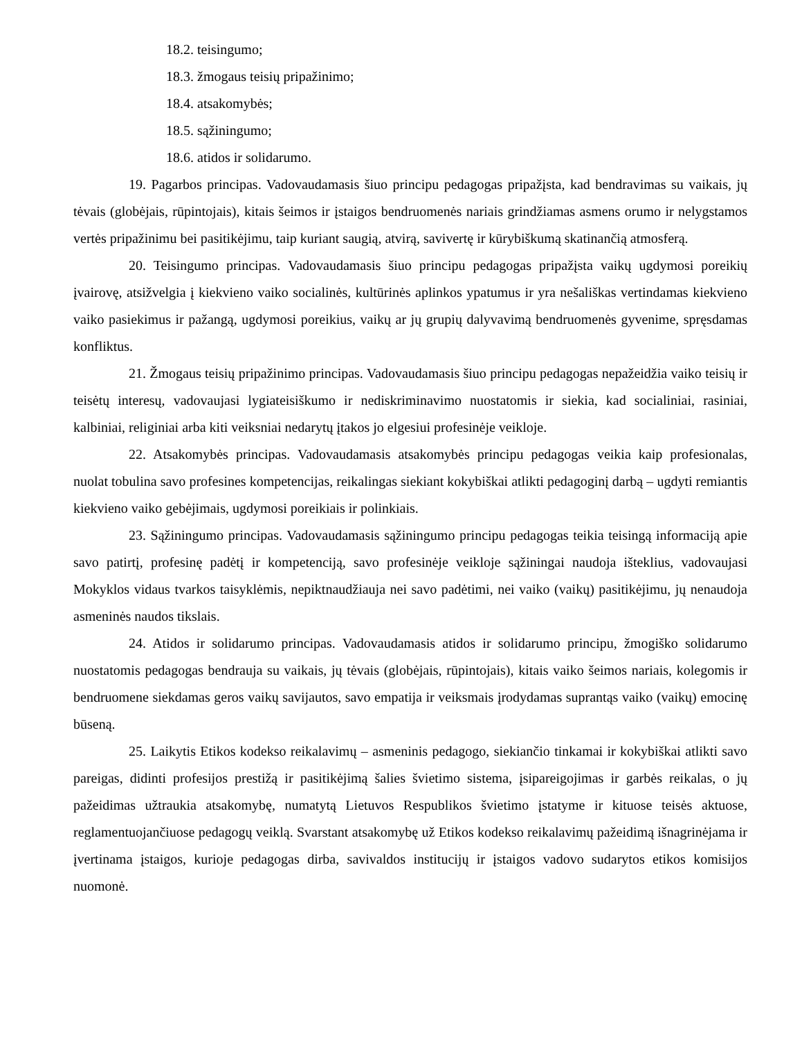18.2. teisingumo;
18.3. žmogaus teisių pripažinimo;
18.4. atsakomybės;
18.5. sąžiningumo;
18.6. atidos ir solidarumo.
19. Pagarbos principas. Vadovaudamasis šiuo principu pedagogas pripažįsta, kad bendravimas su vaikais, jų tėvais (globėjais, rūpintojais), kitais šeimos ir įstaigos bendruomenės nariais grindžiamas asmens orumo ir nelygstamos vertės pripažinimu bei pasitikėjimu, taip kuriant saugią, atvirą, savivertę ir kūrybiškumą skatinančią atmosferą.
20. Teisingumo principas. Vadovaudamasis šiuo principu pedagogas pripažįsta vaikų ugdymosi poreikių įvairovę, atsižvelgia į kiekvieno vaiko socialinės, kultūrinės aplinkos ypatumus ir yra nešališkas vertindamas kiekvieno vaiko pasiekimus ir pažangą, ugdymosi poreikius, vaikų ar jų grupių dalyvavimą bendruomenės gyvenime, spręsdamas konfliktus.
21. Žmogaus teisių pripažinimo principas. Vadovaudamasis šiuo principu pedagogas nepažeidžia vaiko teisių ir teisėtų interesų, vadovaujasi lygiateisiškumo ir nediskriminavimo nuostatomis ir siekia, kad socialiniai, rasiniai, kalbiniai, religiniai arba kiti veiksniai nedarytų įtakos jo elgesiui profesinėje veikloje.
22. Atsakomybės principas. Vadovaudamasis atsakomybės principu pedagogas veikia kaip profesionalas, nuolat tobulina savo profesines kompetencijas, reikalingas siekiant kokybiškai atlikti pedagoginį darbą – ugdyti remiantis kiekvieno vaiko gebėjimais, ugdymosi poreikiais ir polinkiais.
23. Sąžiningumo principas. Vadovaudamasis sąžiningumo principu pedagogas teikia teisingą informaciją apie savo patirtį, profesinę padėtį ir kompetenciją, savo profesinėje veikloje sąžiningai naudoja išteklius, vadovaujasi Mokyklos vidaus tvarkos taisyklėmis, nepiktnaudžiauja nei savo padėtimi, nei vaiko (vaikų) pasitikėjimu, jų nenaudoja asmeninės naudos tikslais.
24. Atidos ir solidarumo principas. Vadovaudamasis atidos ir solidarumo principu, žmogiško solidarumo nuostatomis pedagogas bendrauja su vaikais, jų tėvais (globėjais, rūpintojais), kitais vaiko šeimos nariais, kolegomis ir bendruomene siekdamas geros vaikų savijautos, savo empatija ir veiksmais įrodydamas suprantąs vaiko (vaikų) emocinę būseną.
25. Laikytis Etikos kodekso reikalavimų – asmeninis pedagogo, siekiančio tinkamai ir kokybiškai atlikti savo pareigas, didinti profesijos prestižą ir pasitikėjimą šalies švietimo sistema, įsipareigojimas ir garbės reikalas, o jų pažeidimas užtraukia atsakomybę, numatytą Lietuvos Respublikos švietimo įstatyme ir kituose teisės aktuose, reglamentuojančiuose pedagogų veiklą. Svarstant atsakomybę už Etikos kodekso reikalavimų pažeidimą išnagrinėjama ir įvertinama įstaigos, kurioje pedagogas dirba, savivaldos institucijų ir įstaigos vadovo sudarytos etikos komisijos nuomonė.